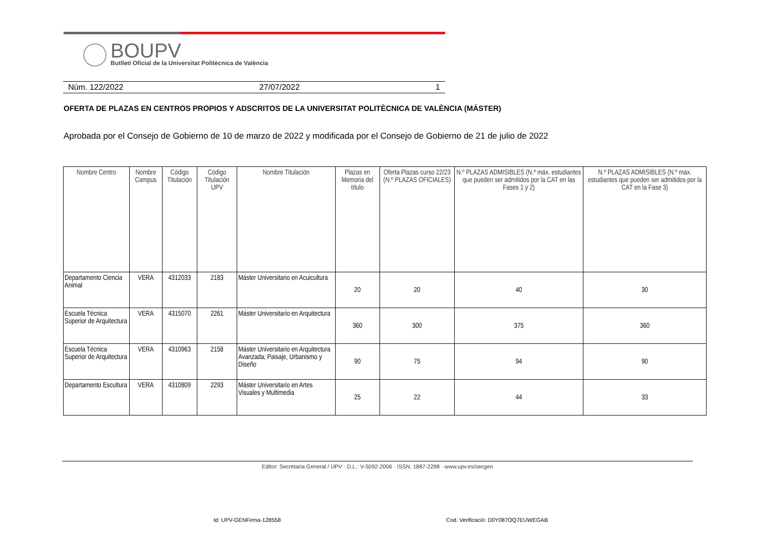BOUPV
Butlletí Oficial de la Universitat Politècnica de València
Núm. 122/2022 27/07/2022 1
OFERTA DE PLAZAS EN CENTROS PROPIOS Y ADSCRITOS DE LA UNIVERSITAT POLITÈCNICA DE VALÈNCIA (MÁSTER)
Aprobada por el Consejo de Gobierno de 10 de marzo de 2022 y modificada por el Consejo de Gobierno de 21 de julio de 2022
| Nombre Centro | Nombre Campus | Código Titulación | Código Titulación UPV | Nombre Titulación | Plazas en Memoria del título | Oferta Plazas curso 22/23 (N.º PLAZAS OFICIALES) | N.º PLAZAS ADMISIBLES (N.º máx. estudiantes que pueden ser admitidos por la CAT en las Fases 1 y 2) | N.º PLAZAS ADMISIBLES (N.º máx. estudiantes que pueden ser admitidos por la CAT en la Fase 3) |
| --- | --- | --- | --- | --- | --- | --- | --- | --- |
| Departamento Ciencia Animal | VERA | 4312033 | 2183 | Máster Universitario en Acuicultura | 20 | 20 | 40 | 30 |
| Escuela Técnica Superior de Arquitectura | VERA | 4315070 | 2261 | Máster Universitario en Arquitectura | 360 | 300 | 375 | 360 |
| Escuela Técnica Superior de Arquitectura | VERA | 4310963 | 2158 | Máster Universitario en Arquitectura Avanzada, Paisaje, Urbanismo y Diseño | 90 | 75 | 94 | 90 |
| Departamento Escultura | VERA | 4310809 | 2293 | Máster Universitario en Artes Visuales y Multimedia | 25 | 22 | 44 | 33 |
Editor: Secretaria General / UPV · D.L.: V-5092-2006 · ISSN: 1887-2298 · www.upv.es/secgen
Id: UPV-GENFirma-128558
Cod. Verificació: D0Y087OQ7EUWEGAB